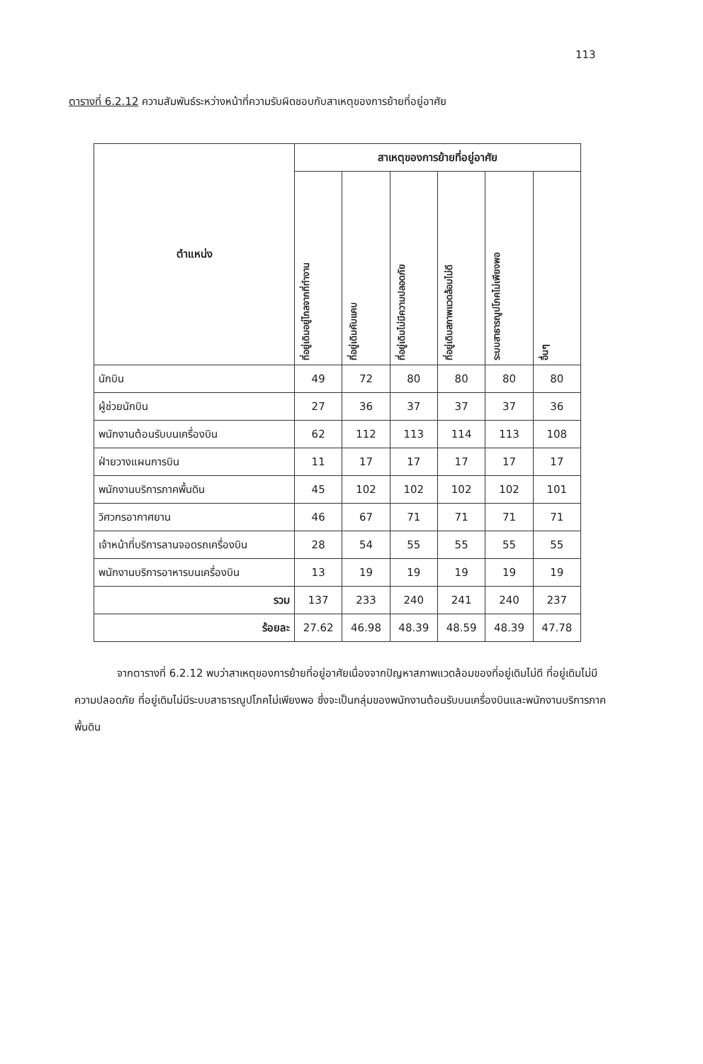113
ตารางที่ 6.2.12 ความสัมพันธ์ระหว่างหน้าที่ความรับผิดชอบกับสาเหตุของการย้ายที่อยู่อาศัย
| ตำแหน่ง | สาเหตุของการย้ายที่อยู่อาศัย | | | | | |
| --- | --- | --- | --- | --- | --- | --- |
| | ที่อยู่เดิมอยู่ไกลจากที่ทำงาน | ที่อยู่เดิมคับแคบ | ที่อยู่เดิมไม่มีความปลอดภัย | ที่อยู่เดิมสภาพแวดล้อมไม่ดี | ระบบสาธารณูปโภคไม่เพียงพอ | อื่นๆ |
| นักบิน | 49 | 72 | 80 | 80 | 80 | 80 |
| ผู้ช่วยนักบิน | 27 | 36 | 37 | 37 | 37 | 36 |
| พนักงานต้อนรับบนเครื่องบิน | 62 | 112 | 113 | 114 | 113 | 108 |
| ฝ่ายวางแผนการบิน | 11 | 17 | 17 | 17 | 17 | 17 |
| พนักงานบริการภาคพื้นดิน | 45 | 102 | 102 | 102 | 102 | 101 |
| วิศวกรอากาศยาน | 46 | 67 | 71 | 71 | 71 | 71 |
| เจ้าหน้าที่บริการลานจอดรถเครื่องบิน | 28 | 54 | 55 | 55 | 55 | 55 |
| พนักงานบริการอาหารบนเครื่องบิน | 13 | 19 | 19 | 19 | 19 | 19 |
| รวม | 137 | 233 | 240 | 241 | 240 | 237 |
| ร้อยละ | 27.62 | 46.98 | 48.39 | 48.59 | 48.39 | 47.78 |
จากตารางที่ 6.2.12 พบว่าสาเหตุของการย้ายที่อยู่อาศัยเนื่องจากปัญหาสภาพแวดล้อมของที่อยู่เดิมไม่ดี ที่อยู่เดิมไม่มีความปลอดภัย ที่อยู่เดิมไม่มีระบบสาธารณูปโภคไม่เพียงพอ ซึ่งจะเป็นกลุ่มของพนักงานต้อนรับบนเครื่องบินและพนักงานบริการภาคพื้นดิน